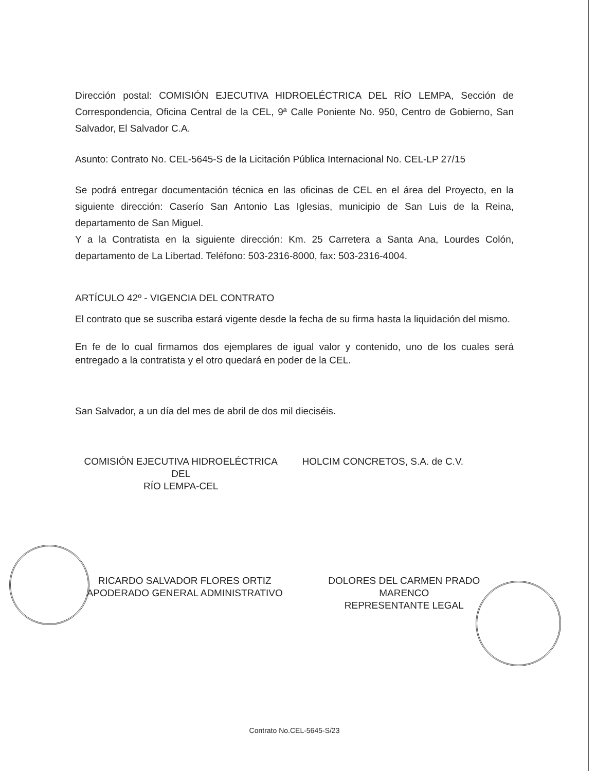Dirección postal: COMISIÓN EJECUTIVA HIDROELÉCTRICA DEL RÍO LEMPA, Sección de Correspondencia, Oficina Central de la CEL, 9ª Calle Poniente No. 950, Centro de Gobierno, San Salvador, El Salvador C.A.
Asunto: Contrato No. CEL-5645-S de la Licitación Pública Internacional No. CEL-LP 27/15
Se podrá entregar documentación técnica en las oficinas de CEL en el área del Proyecto, en la siguiente dirección: Caserío San Antonio Las Iglesias, municipio de San Luis de la Reina, departamento de San Miguel.
Y a la Contratista en la siguiente dirección: Km. 25 Carretera a Santa Ana, Lourdes Colón, departamento de La Libertad. Teléfono: 503-2316-8000, fax: 503-2316-4004.
ARTÍCULO 42º - VIGENCIA DEL CONTRATO
El contrato que se suscriba estará vigente desde la fecha de su firma hasta la liquidación del mismo.
En fe de lo cual firmamos dos ejemplares de igual valor y contenido, uno de los cuales será entregado a la contratista y el otro quedará en poder de la CEL.
San Salvador, a un día del mes de abril de dos mil dieciséis.
COMISIÓN EJECUTIVA HIDROELÉCTRICA DEL
RÍO LEMPA-CEL
HOLCIM CONCRETOS, S.A. de C.V.
RICARDO SALVADOR FLORES ORTIZ
APODERADO GENERAL ADMINISTRATIVO
DOLORES DEL CARMEN PRADO
MARENCO
REPRESENTANTE LEGAL
Contrato No.CEL-5645-S/23